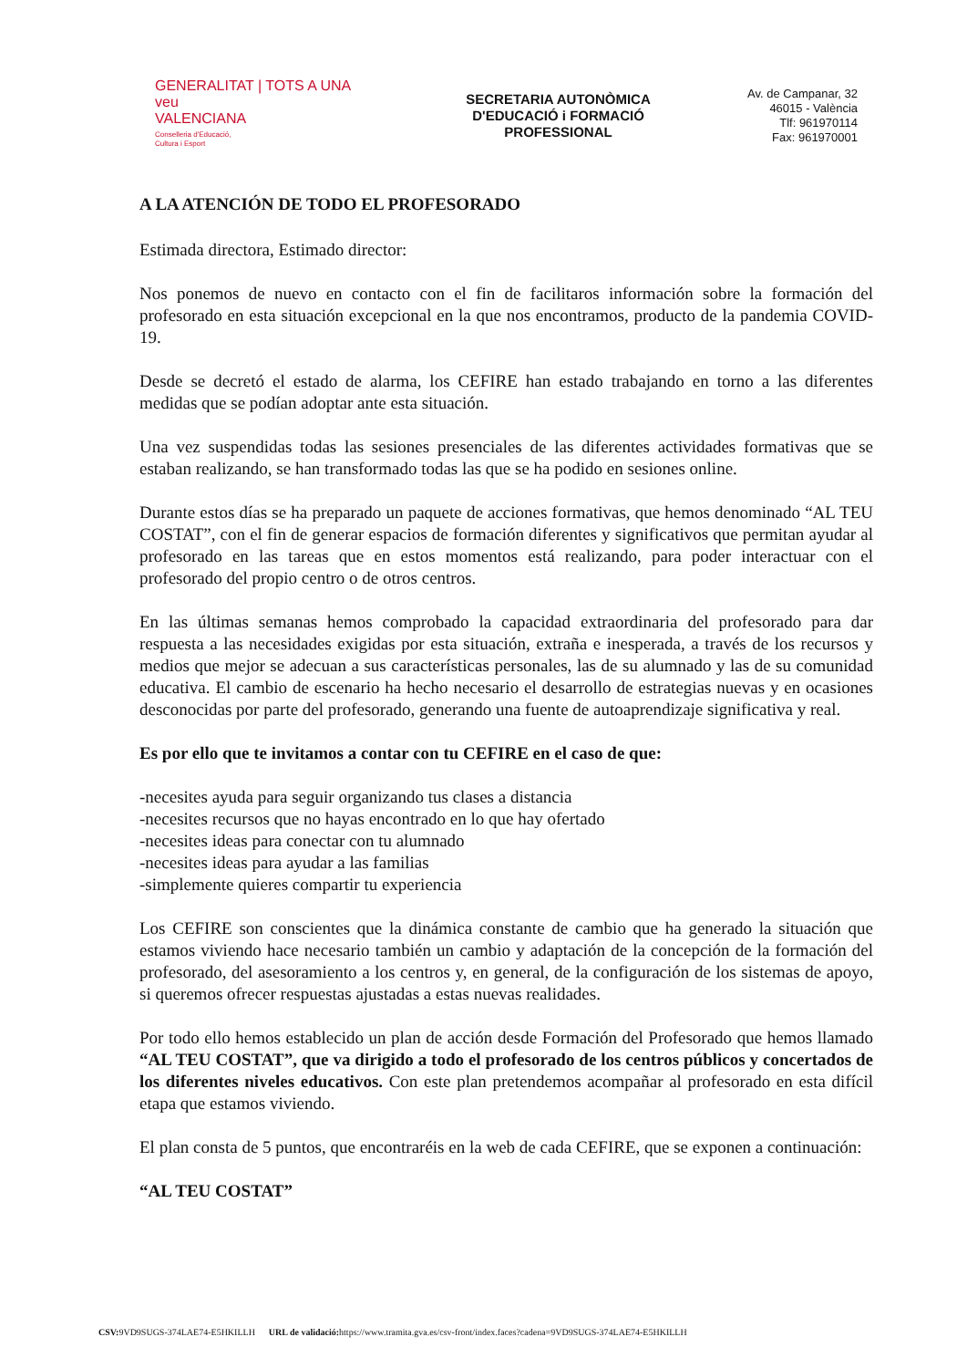GENERALITAT | TOTS A UNA veu
VALENCIANA
Conselleria d'Educació,
Cultura i Esport
SECRETARIA AUTONÒMICA
D'EDUCACIÓ i FORMACIÓ
PROFESSIONAL
Av. de Campanar, 32
46015 - València
Tlf: 961970114
Fax: 961970001
A LA ATENCIÓN DE TODO EL PROFESORADO
Estimada directora, Estimado director:
Nos ponemos de nuevo en contacto con el fin de facilitaros información sobre la formación del profesorado en esta situación excepcional en la que nos encontramos, producto de la pandemia COVID-19.
Desde se decretó el estado de alarma, los CEFIRE han estado trabajando en torno a las diferentes medidas que se podían adoptar ante esta situación.
Una vez suspendidas todas las sesiones presenciales de las diferentes actividades formativas que se estaban realizando, se han transformado todas las que se ha podido en sesiones online.
Durante estos días se ha preparado un paquete de acciones formativas, que hemos denominado “AL TEU COSTAT”, con el fin de generar espacios de formación diferentes y significativos que permitan ayudar al profesorado en las tareas que en estos momentos está realizando, para poder interactuar con el profesorado del propio centro o de otros centros.
En las últimas semanas hemos comprobado la capacidad extraordinaria del profesorado para dar respuesta a las necesidades exigidas por esta situación, extraña e inesperada, a través de los recursos y medios que mejor se adecuan a sus características personales, las de su alumnado y las de su comunidad educativa. El cambio de escenario ha hecho necesario el desarrollo de estrategias nuevas y en ocasiones desconocidas por parte del profesorado, generando una fuente de autoaprendizaje significativa y real.
Es por ello que te invitamos a contar con tu CEFIRE en el caso de que:
-necesites ayuda para seguir organizando tus clases a distancia
-necesites recursos que no hayas encontrado en lo que hay ofertado
-necesites ideas para conectar con tu alumnado
-necesites ideas para ayudar a las familias
-simplemente quieres compartir tu experiencia
Los CEFIRE son conscientes que la dinámica constante de cambio que ha generado la situación que estamos viviendo hace necesario también un cambio y adaptación de la concepción de la formación del profesorado, del asesoramiento a los centros y, en general, de la configuración de los sistemas de apoyo, si queremos ofrecer respuestas ajustadas a estas nuevas realidades.
Por todo ello hemos establecido un plan de acción desde Formación del Profesorado que hemos llamado “AL TEU COSTAT”, que va dirigido a todo el profesorado de los centros públicos y concertados de los diferentes niveles educativos. Con este plan pretendemos acompañar al profesorado en esta difícil etapa que estamos viviendo.
El plan consta de 5 puntos, que encontraréis en la web de cada CEFIRE, que se exponen a continuación:
“AL TEU COSTAT”
CSV: 9VD9SUGS-374LAE74-E5HKILLH URL de validació: https://www.tramita.gva.es/csv-front/index.faces?cadena=9VD9SUGS-374LAE74-E5HKILLH